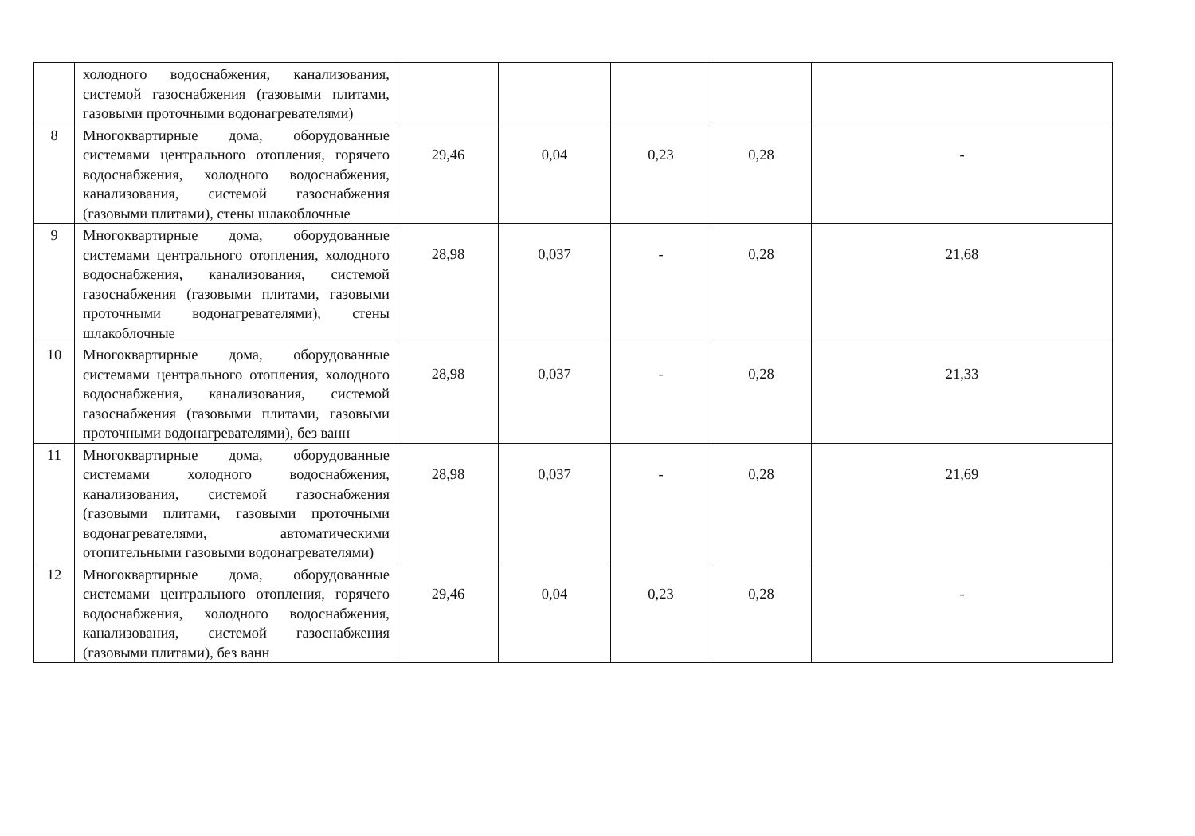| | холодного водоснабжения, канализования, системой газоснабжения (газовыми плитами, газовыми проточными водонагревателями) | | | | | |
| 8 | Многоквартирные дома, оборудованные системами центрального отопления, горячего водоснабжения, холодного водоснабжения, канализования, системой газоснабжения (газовыми плитами), стены шлакоблочные | 29,46 | 0,04 | 0,23 | 0,28 | - |
| 9 | Многоквартирные дома, оборудованные системами центрального отопления, холодного водоснабжения, канализования, системой газоснабжения (газовыми плитами, газовыми проточными водонагревателями), стены шлакоблочные | 28,98 | 0,037 | - | 0,28 | 21,68 |
| 10 | Многоквартирные дома, оборудованные системами центрального отопления, холодного водоснабжения, канализования, системой газоснабжения (газовыми плитами, газовыми проточными водонагревателями), без ванн | 28,98 | 0,037 | - | 0,28 | 21,33 |
| 11 | Многоквартирные дома, оборудованные системами холодного водоснабжения, канализования, системой газоснабжения (газовыми плитами, газовыми проточными водонагревателями, автоматическими отопительными газовыми водонагревателями) | 28,98 | 0,037 | - | 0,28 | 21,69 |
| 12 | Многоквартирные дома, оборудованные системами центрального отопления, горячего водоснабжения, холодного водоснабжения, канализования, системой газоснабжения (газовыми плитами), без ванн | 29,46 | 0,04 | 0,23 | 0,28 | - |